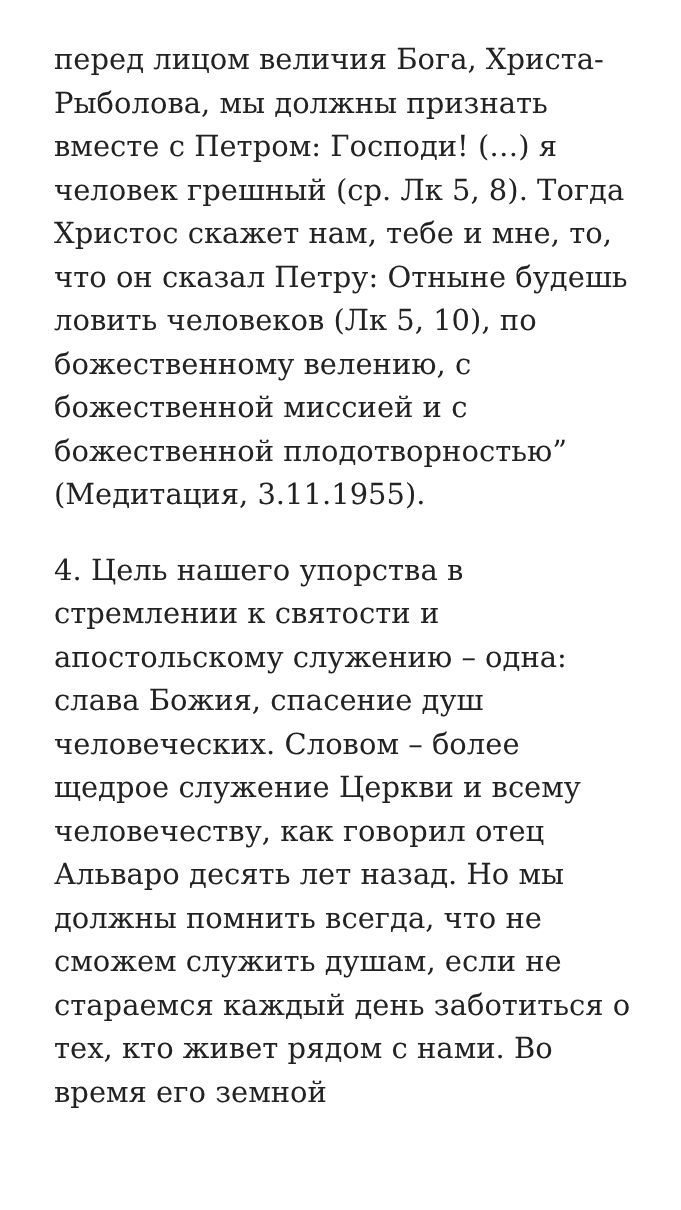перед лицом величия Бога, Христа-Рыболова, мы должны признать вместе с Петром: Господи! (…) я человек грешный (ср. Лк 5, 8). Тогда Христос скажет нам, тебе и мне, то, что он сказал Петру: Отныне будешь ловить человеков (Лк 5, 10), по божественному велению, с божественной миссией и с божественной плодотворностью” (Медитация, 3.11.1955).
4. Цель нашего упорства в стремлении к святости и апостольскому служению – одна: слава Божия, спасение душ человеческих. Словом – более щедрое служение Церкви и всему человечеству, как говорил отец Альваро десять лет назад. Но мы должны помнить всегда, что не сможем служить душам, если не стараемся каждый день заботиться о тех, кто живет рядом с нами. Во время его земной